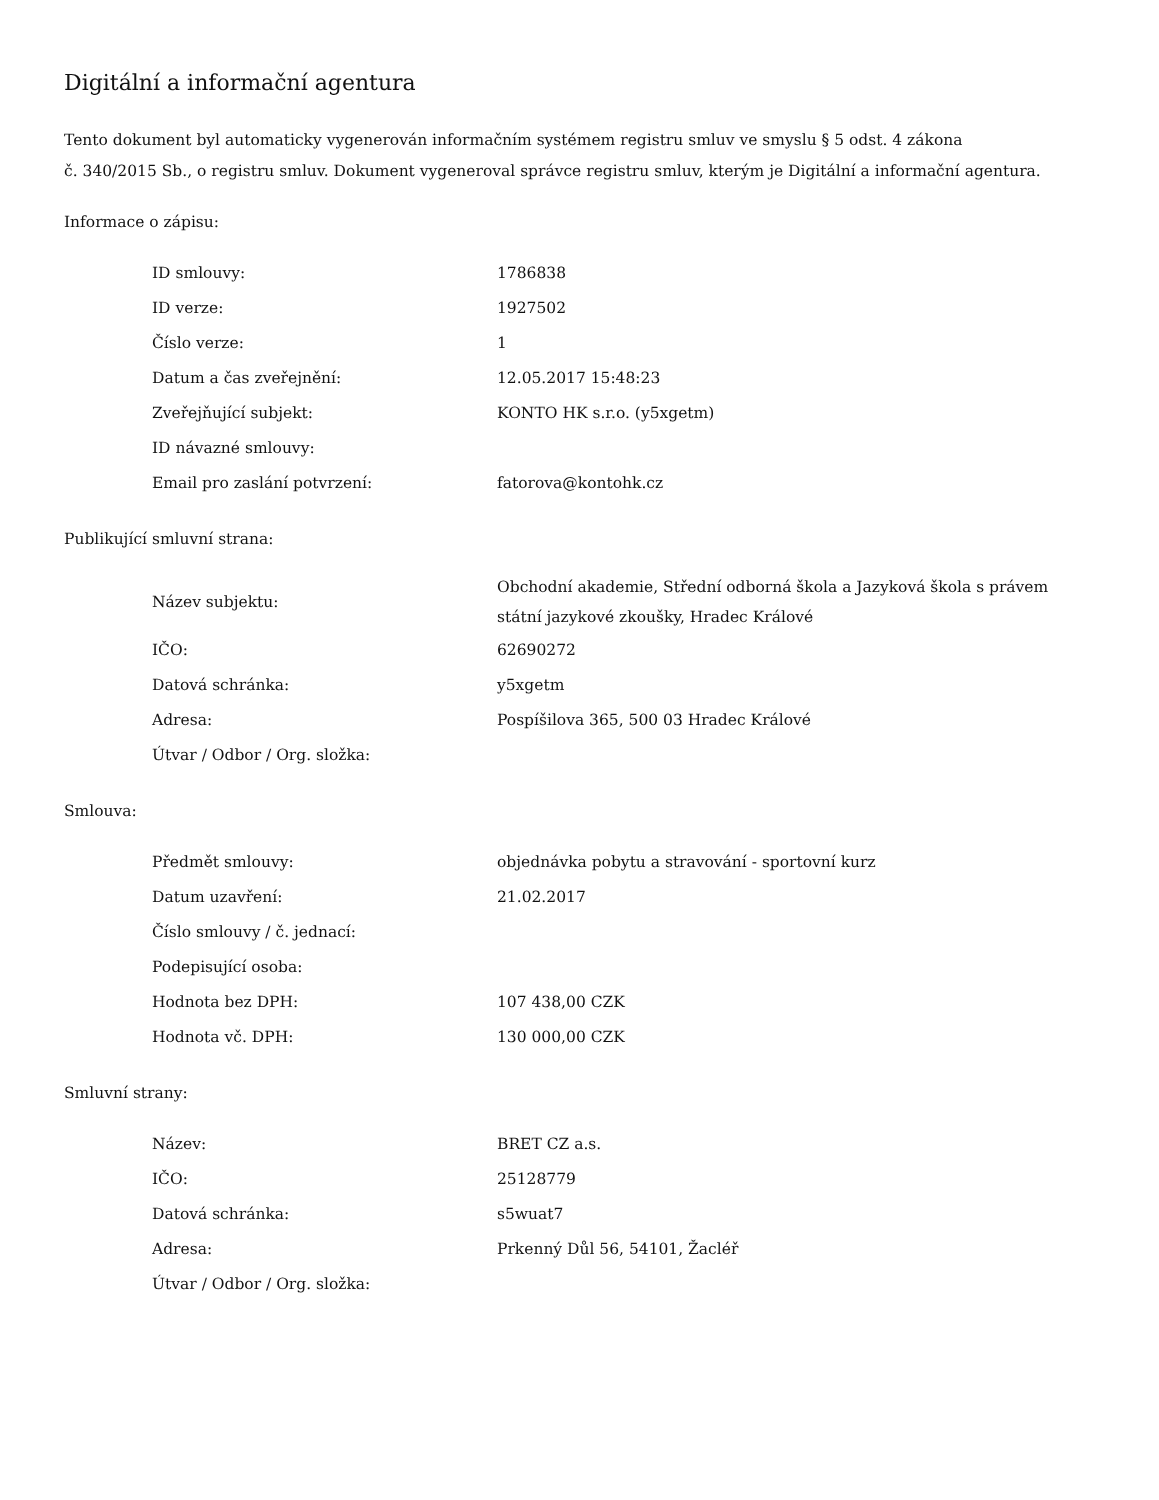Digitální a informační agentura
Tento dokument byl automaticky vygenerován informačním systémem registru smluv ve smyslu § 5 odst. 4 zákona
č. 340/2015 Sb., o registru smluv. Dokument vygeneroval správce registru smluv, kterým je Digitální a informační agentura.
Informace o zápisu:
| ID smlouvy: | 1786838 |
| ID verze: | 1927502 |
| Číslo verze: | 1 |
| Datum a čas zveřejnění: | 12.05.2017 15:48:23 |
| Zveřejňující subjekt: | KONTO HK s.r.o. (y5xgetm) |
| ID návazné smlouvy: | |
| Email pro zaslání potvrzení: | fatorova@kontohk.cz |
Publikující smluvní strana:
| Název subjektu: | Obchodní akademie, Střední odborná škola a Jazyková škola s právem státní jazykové zkoušky, Hradec Králové |
| IČO: | 62690272 |
| Datová schránka: | y5xgetm |
| Adresa: | Pospíšilova 365, 500 03 Hradec Králové |
| Útvar / Odbor / Org. složka: | |
Smlouva:
| Předmět smlouvy: | objednávka pobytu a stravování - sportovní kurz |
| Datum uzavření: | 21.02.2017 |
| Číslo smlouvy / č. jednací: | |
| Podepisující osoba: | |
| Hodnota bez DPH: | 107 438,00 CZK |
| Hodnota vč. DPH: | 130 000,00 CZK |
Smluvní strany:
| Název: | BRET CZ a.s. |
| IČO: | 25128779 |
| Datová schránka: | s5wuat7 |
| Adresa: | Prkenný Důl 56, 54101, Žacléř |
| Útvar / Odbor / Org. složka: | |